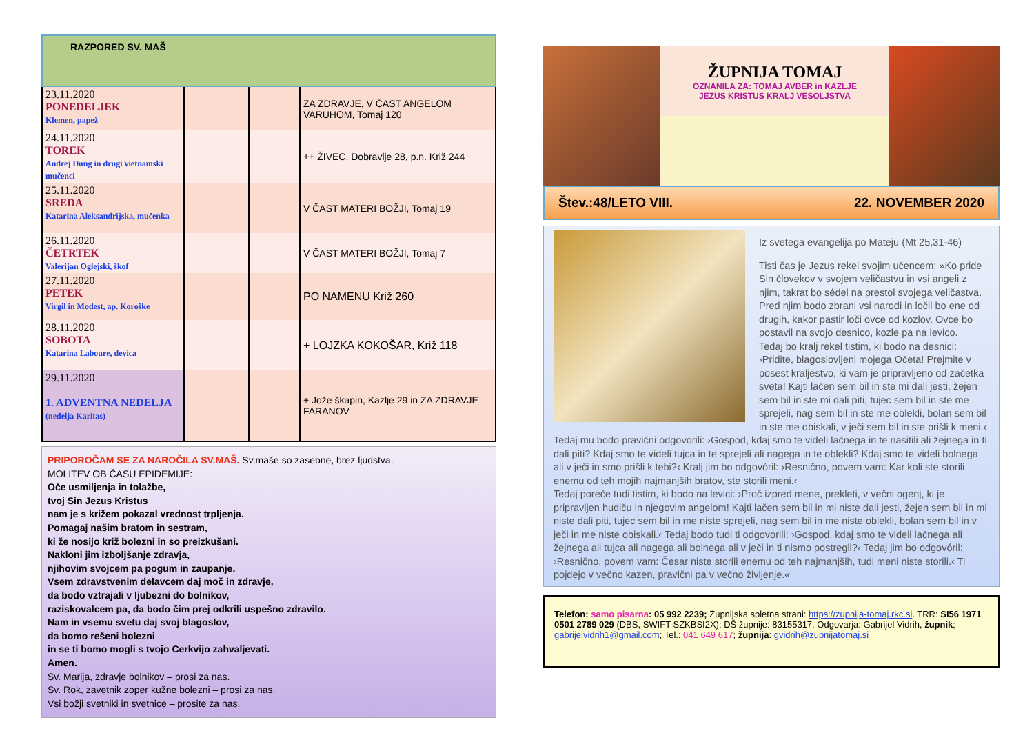RAZPORED SV. MAŠ
| 23.11.2020 PONEDELJEK Klemen, papež | | | ZA ZDRAVJE, V ČAST ANGELOM VARUHOM, Tomaj 120 |
| 24.11.2020 TOREK Andrej Dung in drugi vietnamski mučenci | | | ++ ŽIVEC, Dobravlje 28, p.n. Križ 244 |
| 25.11.2020 SREDA Katarina Aleksandrijska, mučenka | | | V ČAST MATERI BOŽJI, Tomaj 19 |
| 26.11.2020 ČETRTEK Valerijan Oglejski, škof | | | V ČAST MATERI BOŽJI, Tomaj 7 |
| 27.11.2020 PETEK Virgil in Modest, ap. Koroške | | | PO NAMENU Križ 260 |
| 28.11.2020 SOBOTA Katarina Laboure, devica | | | + LOJZKA KOKOŠAR, Križ 118 |
| 29.11.2020 1. ADVENTNA NEDELJA (nedelja Karitas) | | | + Jože škapin, Kazlje 29 in ZA ZDRAVJE FARANOV |
PRIPOROČAM SE ZA NAROČILA SV.MAŠ. Sv.maše so zasebne, brez ljudstva.
MOLITEV OB ČASU EPIDEMIJE:
Oče usmiljenja in tolažbe,
tvoj Sin Jezus Kristus
nam je s križem pokazal vrednost trpljenja.
Pomagaj našim bratom in sestram,
ki že nosijo križ bolezni in so preizkušani.
Nakloni jim izboljšanje zdravja,
njihovim svojcem pa pogum in zaupanje.
Vsem zdravstvenim delavcem daj moč in zdravje,
da bodo vztrajali v ljubezni do bolnikov,
raziskovalcem pa, da bodo čim prej odkrili uspešno zdravilo.
Nam in vsemu svetu daj svoj blagoslov,
da bomo rešeni bolezni
in se ti bomo mogli s tvojo Cerkvijo zahvaljevati.
Amen.
Sv. Marija, zdravje bolnikov – prosi za nas.
Sv. Rok, zavetnik zoper kužne bolezni – prosi za nas.
Vsi božji svetniki in svetnice – prosite za nas.
ŽUPNIJA TOMAJ
OZNANILA ZA: TOMAJ AVBER in KAZLJE
JEZUS KRISTUS KRALJ VESOLJSTVA
Štev.:48/LETO VIII. 22. NOVEMBER 2020
Iz svetega evangelija po Mateju (Mt 25,31-46)
Tisti čas je Jezus rekel svojim učencem: »Ko pride Sin človekov v svojem veličastvu in vsi angeli z njim, takrat bo sédel na prestol svojega veličastva. Pred njim bodo zbrani vsi narodi in ločil bo ene od drugih, kakor pastir loči ovce od kozlov. Ovce bo postavil na svojo desnico, kozle pa na levico.
Tedaj bo kralj rekel tistim, ki bodo na desnici: ›Pridite, blagoslovljeni mojega Očeta! Prejmite v posest kraljestvo, ki vam je pripravljeno od začetka sveta! Kajti lačen sem bil in ste mi dali jesti, žejen sem bil in ste mi dali piti, tujec sem bil in ste me sprejeli, nag sem bil in ste me oblekli, bolan sem bil in ste me obiskali, v ječi sem bil in ste prišli k meni.‹ Tedaj mu bodo pravični odgovorili: ›Gospod, kdaj smo te videli lačnega in te nasitili ali žejnega in ti dali piti? Kdaj smo te videli tujca in te sprejeli ali nagega in te oblekli? Kdaj smo te videli bolnega ali v ječi in smo prišli k tebi?‹ Kralj jim bo odgovóril: ›Resnično, povem vam: Kar koli ste storili enemu od teh mojih najmanjših bratov, ste storili meni.‹
Tedaj poreče tudi tistim, ki bodo na levici: ›Proč izpred mene, prekleti, v večni ogenj, ki je pripravljen hudiču in njegovim angelom! Kajti lačen sem bil in mi niste dali jesti, žejen sem bil in mi niste dali piti, tujec sem bil in me niste sprejeli, nag sem bil in me niste oblekli, bolan sem bil in v ječi in me niste obiskali.‹ Tedaj bodo tudi ti odgovorili: ›Gospod, kdaj smo te videli lačnega ali žejnega ali tujca ali nagega ali bolnega ali v ječi in ti nismo postregli?‹ Tedaj jim bo odgovóril: ›Resnično, povem vam: Česar niste storili enemu od teh najmanjših, tudi meni niste storili.‹ Ti pojdejo v večno kazen, pravični pa v večno življenje.«
Telefon: samo pisarna: 05 992 2239; Župnijska spletna strani: https://zupnija-tomaj.rkc.si. TRR: SI56 1971 0501 2789 029 (DBS, SWIFT SZKBSI2X); DŠ župnije: 83155317. Odgovarja: Gabrijel Vidrih, župnik; gabrijelvidrih1@gmail.com; Tel.: 041 649 617; župnija: gvidrih@zupnijatomaj.si